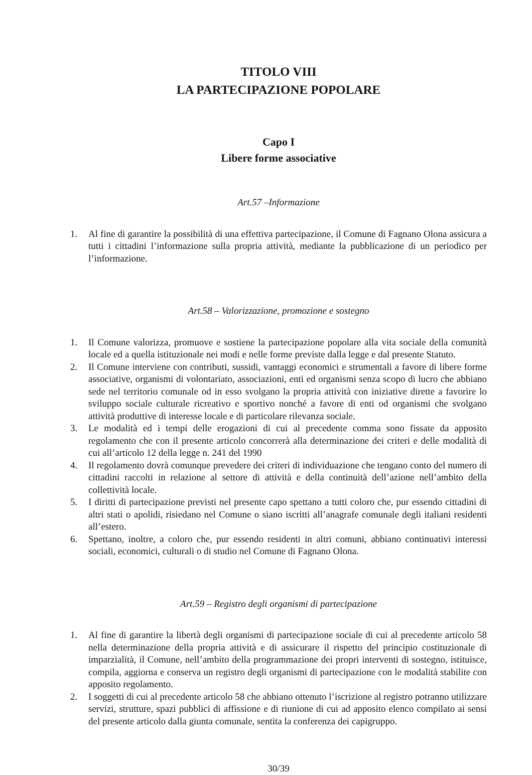TITOLO VIII
LA PARTECIPAZIONE POPOLARE
Capo I
Libere forme associative
Art.57 –Informazione
1. Al fine di garantire la possibilità di una effettiva partecipazione, il Comune di Fagnano Olona assicura a tutti i cittadini l’informazione sulla propria attività, mediante la pubblicazione di un periodico per l’informazione.
Art.58 – Valorizzazione, promozione e sostegno
1. Il Comune valorizza, promuove e sostiene la partecipazione popolare alla vita sociale della comunità locale ed a quella istituzionale nei modi e nelle forme previste dalla legge e dal presente Statuto.
2. Il Comune interviene con contributi, sussidi, vantaggi economici e strumentali a favore di libere forme associative, organismi di volontariato, associazioni, enti ed organismi senza scopo di lucro che abbiano sede nel territorio comunale od in esso svolgano la propria attività con iniziative dirette a favorire lo sviluppo sociale culturale ricreativo e sportivo nonché a favore di enti od organismi che svolgano attività produttive di interesse locale e di particolare rilevanza sociale.
3. Le modalità ed i tempi delle erogazioni di cui al precedente comma sono fissate da apposito regolamento che con il presente articolo concorrerà alla determinazione dei criteri e delle modalità di cui all’articolo 12 della legge n. 241 del 1990
4. Il regolamento dovrà comunque prevedere dei criteri di individuazione che tengano conto del numero di cittadini raccolti in relazione al settore di attività e della continuità dell’azione nell’ambito della collettività locale.
5. I diritti di partecipazione previsti nel presente capo spettano a tutti coloro che, pur essendo cittadini di altri stati o apolidi, risiedano nel Comune o siano iscritti all’anagrafe comunale degli italiani residenti all’estero.
6. Spettano, inoltre, a coloro che, pur essendo residenti in altri comuni, abbiano continuativi interessi sociali, economici, culturali o di studio nel Comune di Fagnano Olona.
Art.59 – Registro degli organismi di partecipazione
1. Al fine di garantire la libertà degli organismi di partecipazione sociale di cui al precedente articolo 58 nella determinazione della propria attività e di assicurare il rispetto del principio costituzionale di imparzialità, il Comune, nell’ambito della programmazione dei propri interventi di sostegno, istituisce, compila, aggiorna e conserva un registro degli organismi di partecipazione con le modalità stabilite con apposito regolamento.
2. I soggetti di cui al precedente articolo 58 che abbiano ottenuto l’iscrizione al registro potranno utilizzare servizi, strutture, spazi pubblici di affissione e di riunione di cui ad apposito elenco compilato ai sensi del presente articolo dalla giunta comunale, sentita la conferenza dei capigruppo.
30/39